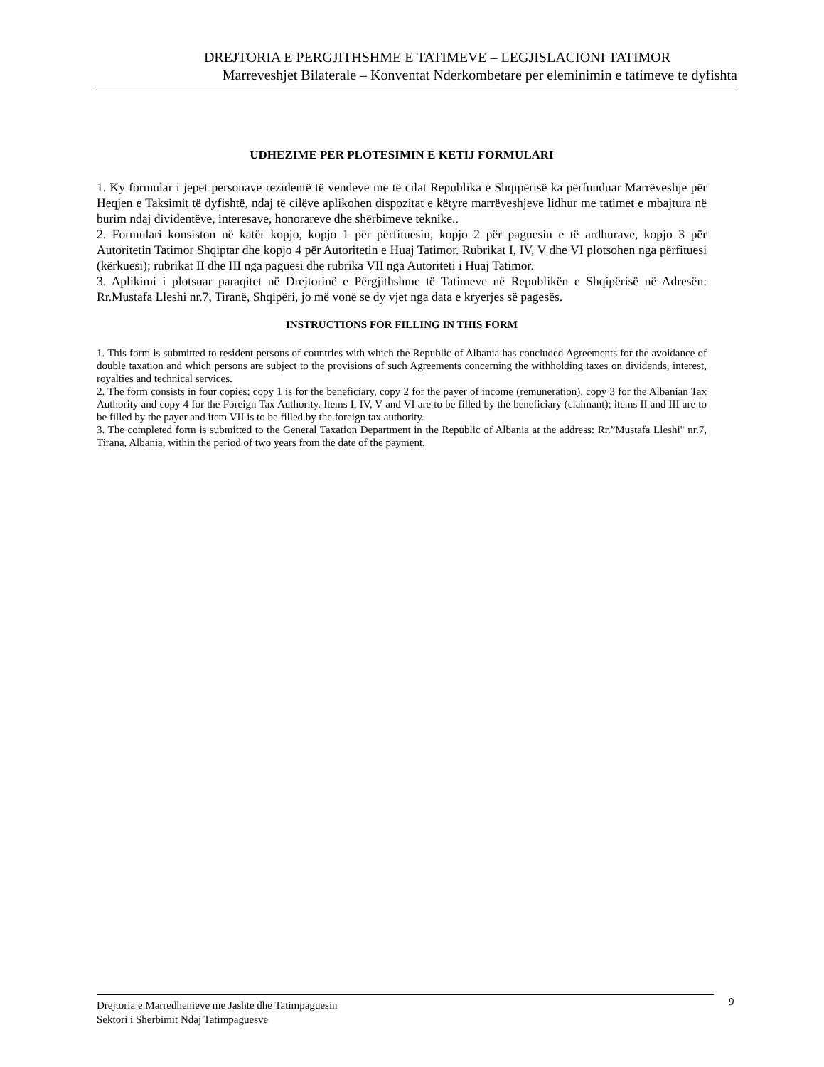DREJTORIA E PERGJITHSHME E TATIMEVE – LEGJISLACIONI TATIMOR
Marreveshjet Bilaterale – Konventat Nderkombetare per eleminimin e tatimeve te dyfishta
UDHEZIME PER PLOTESIMIN E KETIJ FORMULARI
1. Ky formular i jepet personave rezidentë të vendeve me të cilat Republika e Shqipërisë ka përfunduar Marrëveshje për Heqjen e Taksimit të dyfishtë, ndaj të cilëve aplikohen dispozitat e këtyre marrëveshjeve lidhur me tatimet e mbajtura në burim ndaj dividentëve, interesave, honorareve dhe shërbimeve teknike..
2. Formulari konsiston në katër kopjo, kopjo 1 për përfituesin, kopjo 2 për paguesin e të ardhurave, kopjo 3 për Autoritetin Tatimor Shqiptar dhe kopjo 4 për Autoritetin e Huaj Tatimor. Rubrikat I, IV, V dhe VI plotsohen nga përfituesi (kërkuesi); rubrikat II dhe III nga paguesi dhe rubrika VII nga Autoriteti i Huaj Tatimor.
3. Aplikimi i plotsuar paraqitet në Drejtorinë e Përgjithshme të Tatimeve në Republikën e Shqipërisë në Adresën: Rr.Mustafa Lleshi nr.7, Tiranë, Shqipëri, jo më vonë se dy vjet nga data e kryerjes së pagesës.
INSTRUCTIONS FOR FILLING IN THIS FORM
1. This form is submitted to resident persons of countries with which the Republic of Albania has concluded Agreements for the avoidance of double taxation and which persons are subject to the provisions of such Agreements concerning the withholding taxes on dividends, interest, royalties and technical services.
2. The form consists in four copies; copy 1 is for the beneficiary, copy 2 for the payer of income (remuneration), copy 3 for the Albanian Tax Authority and copy 4 for the Foreign Tax Authority. Items I, IV, V and VI are to be filled by the beneficiary (claimant); items II and III are to be filled by the payer and item VII is to be filled by the foreign tax authority.
3. The completed form is submitted to the General Taxation Department in the Republic of Albania at the address: Rr.”Mustafa Lleshi" nr.7, Tirana, Albania, within the period of two years from the date of the payment.
Drejtoria e Marredhenieve me Jashte dhe Tatimpaguesin
Sektori i Sherbimit Ndaj Tatimpaguesve
9